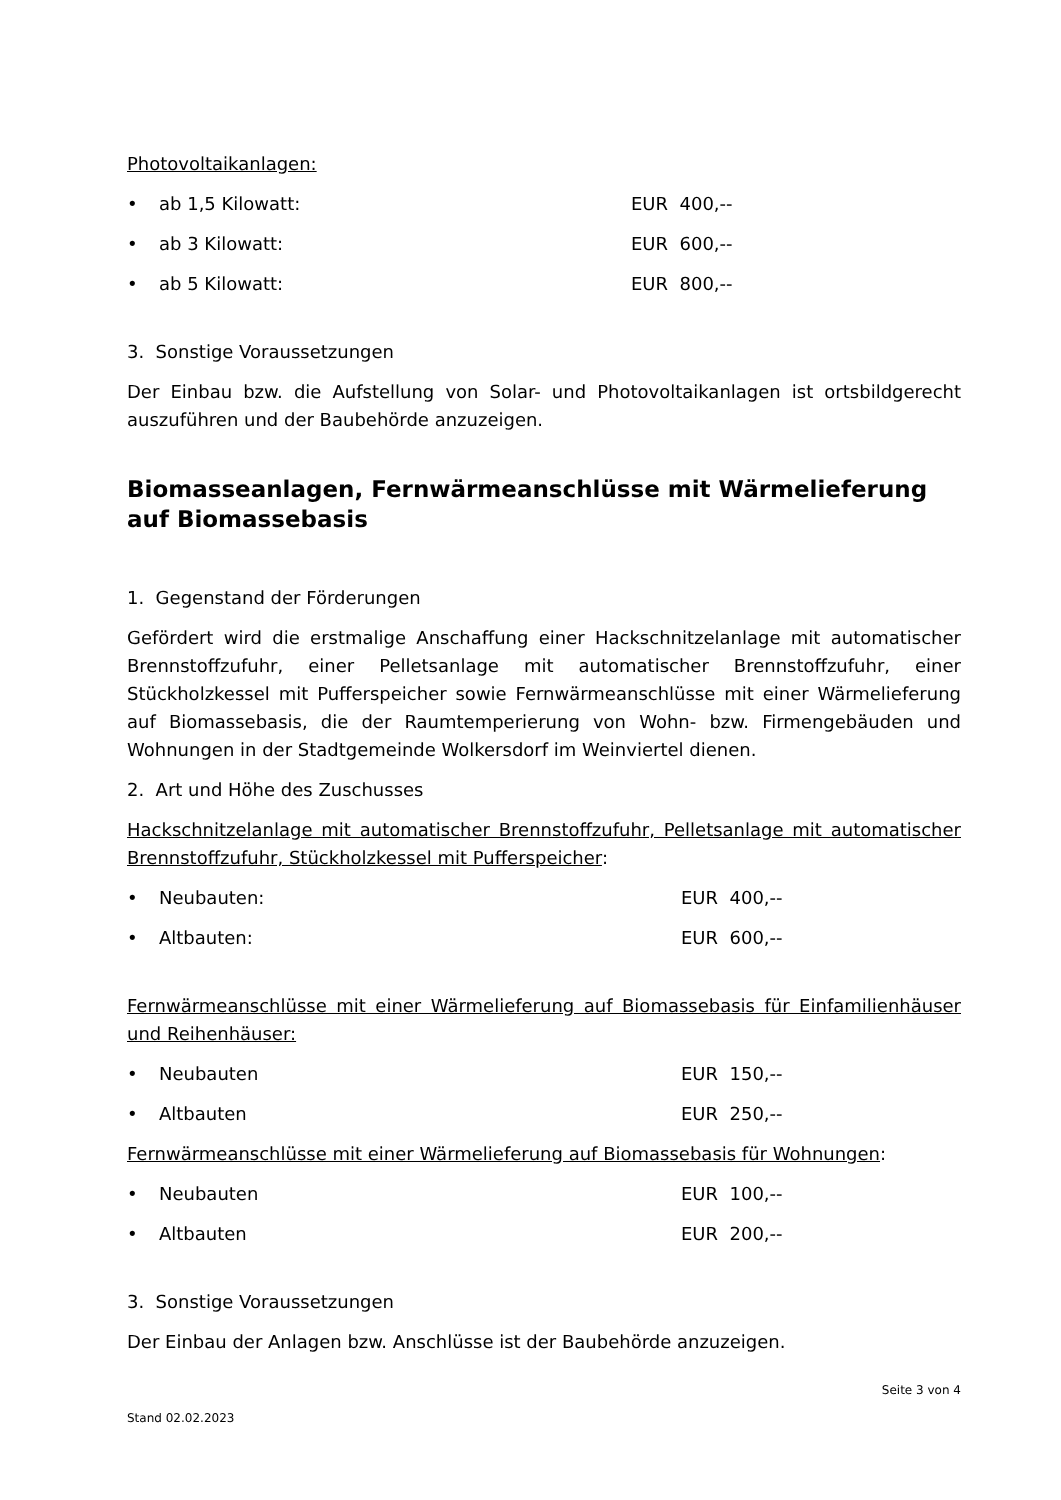Photovoltaikanlagen:
• ab 1,5 Kilowatt: EUR 400,--
• ab 3 Kilowatt: EUR 600,--
• ab 5 Kilowatt: EUR 800,--
3. Sonstige Voraussetzungen
Der Einbau bzw. die Aufstellung von Solar- und Photovoltaikanlagen ist ortsbildgerecht auszuführen und der Baubehörde anzuzeigen.
Biomasseanlagen, Fernwärmeanschlüsse mit Wärmelieferung auf Biomassebasis
1. Gegenstand der Förderungen
Gefördert wird die erstmalige Anschaffung einer Hackschnitzelanlage mit automatischer Brennstoffzufuhr, einer Pelletsanlage mit automatischer Brennstoffzufuhr, einer Stückholzkessel mit Pufferspeicher sowie Fernwärmeanschlüsse mit einer Wärmelieferung auf Biomassebasis, die der Raumtemperierung von Wohn- bzw. Firmengebäuden und Wohnungen in der Stadtgemeinde Wolkersdorf im Weinviertel dienen.
2. Art und Höhe des Zuschusses
Hackschnitzelanlage mit automatischer Brennstoffzufuhr, Pelletsanlage mit automatischer Brennstoffzufuhr, Stückholzkessel mit Pufferspeicher:
• Neubauten: EUR 400,--
• Altbauten: EUR 600,--
Fernwärmeanschlüsse mit einer Wärmelieferung auf Biomassebasis für Einfamilienhäuser und Reihenhäuser:
• Neubauten EUR 150,--
• Altbauten EUR 250,--
Fernwärmeanschlüsse mit einer Wärmelieferung auf Biomassebasis für Wohnungen:
• Neubauten EUR 100,--
• Altbauten EUR 200,--
3. Sonstige Voraussetzungen
Der Einbau der Anlagen bzw. Anschlüsse ist der Baubehörde anzuzeigen.
Seite 3 von 4
Stand 02.02.2023